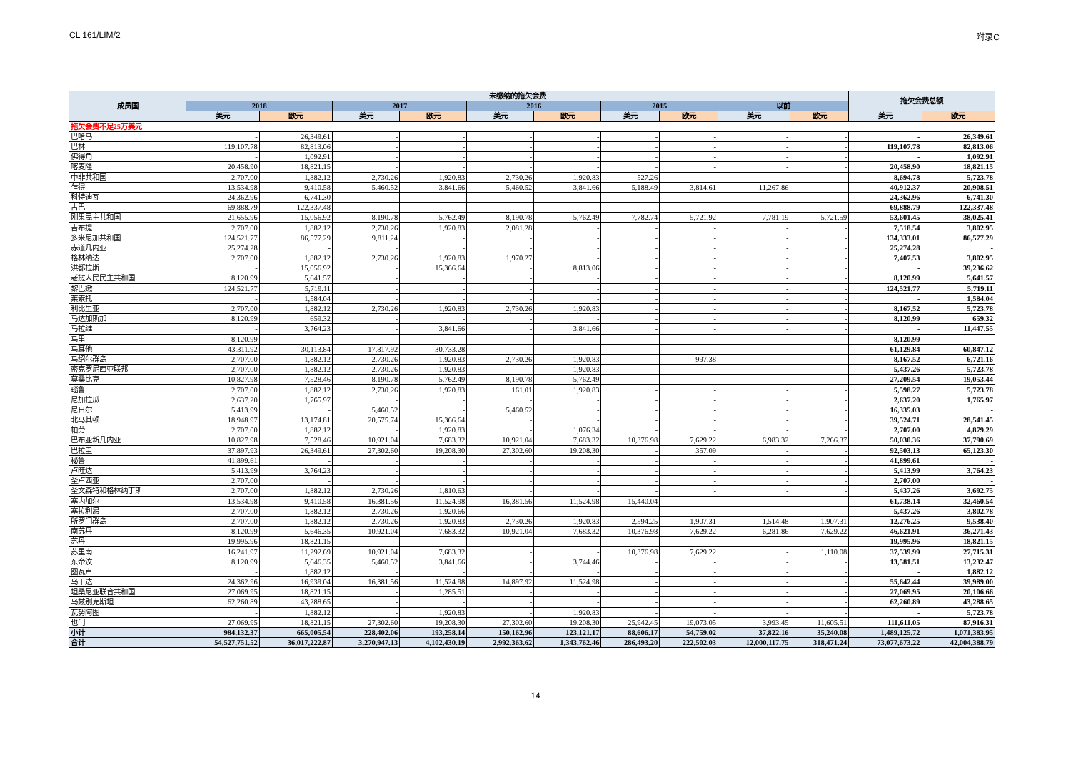CL 161/LIM/2 附录C
| 成员国 | 未缴纳的拖欠会费 | | | | | | | | | | 拖欠会费总额 | |
| --- | --- | --- | --- | --- | --- | --- | --- | --- | --- | --- | --- | --- |
| | 2018 | | 2017 | | 2016 | | 2015 | | 以前 | | | |
| | 美元 | 欧元 | 美元 | 欧元 | 美元 | 欧元 | 美元 | 欧元 | 美元 | 欧元 | 美元 | 欧元 |
| 拖欠会费不足25万美元 | | | | | | | | | | | | |
| 巴哈马 | - | 26,349.61 | - | - | - | - | - | - | - | - | - | 26,349.61 |
| 巴林 | 119,107.78 | 82,813.06 | - | - | - | - | - | - | - | - | 119,107.78 | 82,813.06 |
| 佛得角 | - | 1,092.91 | - | - | - | - | - | - | - | - | - | 1,092.91 |
| 喀麦隆 | 20,458.90 | 18,821.15 | - | - | - | - | - | - | - | - | 20,458.90 | 18,821.15 |
| 中非共和国 | 2,707.00 | 1,882.12 | 2,730.26 | 1,920.83 | 2,730.26 | 1,920.83 | 527.26 | - | - | - | 8,694.78 | 5,723.78 |
| 乍得 | 13,534.98 | 9,410.58 | 5,460.52 | 3,841.66 | 5,460.52 | 3,841.66 | 5,188.49 | 3,814.61 | 11,267.86 | - | 40,912.37 | 20,908.51 |
| 科特迪瓦 | 24,362.96 | 6,741.30 | - | - | - | - | - | - | - | - | 24,362.96 | 6,741.30 |
| 古巴 | 69,888.79 | 122,337.48 | - | - | - | - | - | - | - | - | 69,888.79 | 122,337.48 |
| 刚果民主共和国 | 21,655.96 | 15,056.92 | 8,190.78 | 5,762.49 | 8,190.78 | 5,762.49 | 7,782.74 | 5,721.92 | 7,781.19 | 5,721.59 | 53,601.45 | 38,025.41 |
| 吉布提 | 2,707.00 | 1,882.12 | 2,730.26 | 1,920.83 | 2,081.28 | - | - | - | - | - | 7,518.54 | 3,802.95 |
| 多米尼加共和国 | 124,521.77 | 86,577.29 | 9,811.24 | - | - | - | - | - | - | - | 134,333.01 | 86,577.29 |
| 赤道几内亚 | 25,274.28 | - | - | - | - | - | - | - | - | - | 25,274.28 | - |
| 格林纳达 | 2,707.00 | 1,882.12 | 2,730.26 | 1,920.83 | 1,970.27 | - | - | - | - | - | 7,407.53 | 3,802.95 |
| 洪都拉斯 | - | 15,056.92 | - | 15,366.64 | - | 8,813.06 | - | - | - | - | - | 39,236.62 |
| 老挝人民民主共和国 | 8,120.99 | 5,641.57 | - | - | - | - | - | - | - | - | 8,120.99 | 5,641.57 |
| 黎巴嫩 | 124,521.77 | 5,719.11 | - | - | - | - | - | - | - | - | 124,521.77 | 5,719.11 |
| 莱索托 | - | 1,584.04 | - | - | - | - | - | - | - | - | - | 1,584.04 |
| 利比里亚 | 2,707.00 | 1,882.12 | 2,730.26 | 1,920.83 | 2,730.26 | 1,920.83 | - | - | - | - | 8,167.52 | 5,723.78 |
| 马达加斯加 | 8,120.99 | 659.32 | - | - | - | - | - | - | - | - | 8,120.99 | 659.32 |
| 马拉维 | - | 3,764.23 | - | 3,841.66 | - | 3,841.66 | - | - | - | - | - | 11,447.55 |
| 马里 | 8,120.99 | - | - | - | - | - | - | - | - | - | 8,120.99 | - |
| 马耳他 | 43,311.92 | 30,113.84 | 17,817.92 | 30,733.28 | - | - | - | - | - | - | 61,129.84 | 60,847.12 |
| 马绍尔群岛 | 2,707.00 | 1,882.12 | 2,730.26 | 1,920.83 | 2,730.26 | 1,920.83 | - | 997.38 | - | - | 8,167.52 | 6,721.16 |
| 密克罗尼西亚联邦 | 2,707.00 | 1,882.12 | 2,730.26 | 1,920.83 | - | 1,920.83 | - | - | - | - | 5,437.26 | 5,723.78 |
| 莫桑比克 | 10,827.98 | 7,528.46 | 8,190.78 | 5,762.49 | 8,190.78 | 5,762.49 | - | - | - | - | 27,209.54 | 19,053.44 |
| 瑙鲁 | 2,707.00 | 1,882.12 | 2,730.26 | 1,920.83 | 161.01 | 1,920.83 | - | - | - | - | 5,598.27 | 5,723.78 |
| 尼加拉瓜 | 2,637.20 | 1,765.97 | - | - | - | - | - | - | - | - | 2,637.20 | 1,765.97 |
| 尼日尔 | 5,413.99 | - | 5,460.52 | - | 5,460.52 | - | - | - | - | - | 16,335.03 | - |
| 北马其顿 | 18,948.97 | 13,174.81 | 20,575.74 | 15,366.64 | - | - | - | - | - | - | 39,524.71 | 28,541.45 |
| 帕劳 | 2,707.00 | 1,882.12 | - | 1,920.83 | - | 1,076.34 | - | - | - | - | 2,707.00 | 4,879.29 |
| 巴布亚新几内亚 | 10,827.98 | 7,528.46 | 10,921.04 | 7,683.32 | 10,921.04 | 7,683.32 | 10,376.98 | 7,629.22 | 6,983.32 | 7,266.37 | 50,030.36 | 37,790.69 |
| 巴拉圭 | 37,897.93 | 26,349.61 | 27,302.60 | 19,208.30 | 27,302.60 | 19,208.30 | - | 357.09 | - | - | 92,503.13 | 65,123.30 |
| 秘鲁 | 41,899.61 | - | - | - | - | - | - | - | - | - | 41,899.61 | - |
| 卢旺达 | 5,413.99 | 3,764.23 | - | - | - | - | - | - | - | - | 5,413.99 | 3,764.23 |
| 圣卢西亚 | 2,707.00 | - | - | - | - | - | - | - | - | - | 2,707.00 | - |
| 圣文森特和格林纳丁斯 | 2,707.00 | 1,882.12 | 2,730.26 | 1,810.63 | - | - | - | - | - | - | 5,437.26 | 3,692.75 |
| 塞内加尔 | 13,534.98 | 9,410.58 | 16,381.56 | 11,524.98 | 16,381.56 | 11,524.98 | 15,440.04 | - | - | - | 61,738.14 | 32,460.54 |
| 塞拉利昂 | 2,707.00 | 1,882.12 | 2,730.26 | 1,920.66 | - | - | - | - | - | - | 5,437.26 | 3,802.78 |
| 所罗门群岛 | 2,707.00 | 1,882.12 | 2,730.26 | 1,920.83 | 2,730.26 | 1,920.83 | 2,594.25 | 1,907.31 | 1,514.48 | 1,907.31 | 12,276.25 | 9,538.40 |
| 南苏丹 | 8,120.99 | 5,646.35 | 10,921.04 | 7,683.32 | 10,921.04 | 7,683.32 | 10,376.98 | 7,629.22 | 6,281.86 | 7,629.22 | 46,621.91 | 36,271.43 |
| 苏丹 | 19,995.96 | 18,821.15 | - | - | - | - | - | - | - | - | 19,995.96 | 18,821.15 |
| 苏里南 | 16,241.97 | 11,292.69 | 10,921.04 | 7,683.32 | - | - | 10,376.98 | 7,629.22 | - | 1,110.08 | 37,539.99 | 27,715.31 |
| 东帝汶 | 8,120.99 | 5,646.35 | 5,460.52 | 3,841.66 | - | 3,744.46 | - | - | - | - | 13,581.51 | 13,232.47 |
| 图瓦卢 | - | 1,882.12 | - | - | - | - | - | - | - | - | - | 1,882.12 |
| 乌干达 | 24,362.96 | 16,939.04 | 16,381.56 | 11,524.98 | 14,897.92 | 11,524.98 | - | - | - | - | 55,642.44 | 39,989.00 |
| 坦桑尼亚联合共和国 | 27,069.95 | 18,821.15 | - | 1,285.51 | - | - | - | - | - | - | 27,069.95 | 20,106.66 |
| 乌兹别克斯坦 | 62,260.89 | 43,288.65 | - | - | - | - | - | - | - | - | 62,260.89 | 43,288.65 |
| 瓦努阿图 | - | 1,882.12 | - | 1,920.83 | - | 1,920.83 | - | - | - | - | - | 5,723.78 |
| 也门 | 27,069.95 | 18,821.15 | 27,302.60 | 19,208.30 | 27,302.60 | 19,208.30 | 25,942.45 | 19,073.05 | 3,993.45 | 11,605.51 | 111,611.05 | 87,916.31 |
| 小计 | 984,132.37 | 665,005.54 | 228,402.06 | 193,258.14 | 150,162.96 | 123,121.17 | 88,606.17 | 54,759.02 | 37,822.16 | 35,240.08 | 1,489,125.72 | 1,071,383.95 |
| 合计 | 54,527,751.52 | 36,017,222.87 | 3,270,947.13 | 4,102,430.19 | 2,992,363.62 | 1,343,762.46 | 286,493.20 | 222,502.03 | 12,000,117.75 | 318,471.24 | 73,077,673.22 | 42,004,388.79 |
14